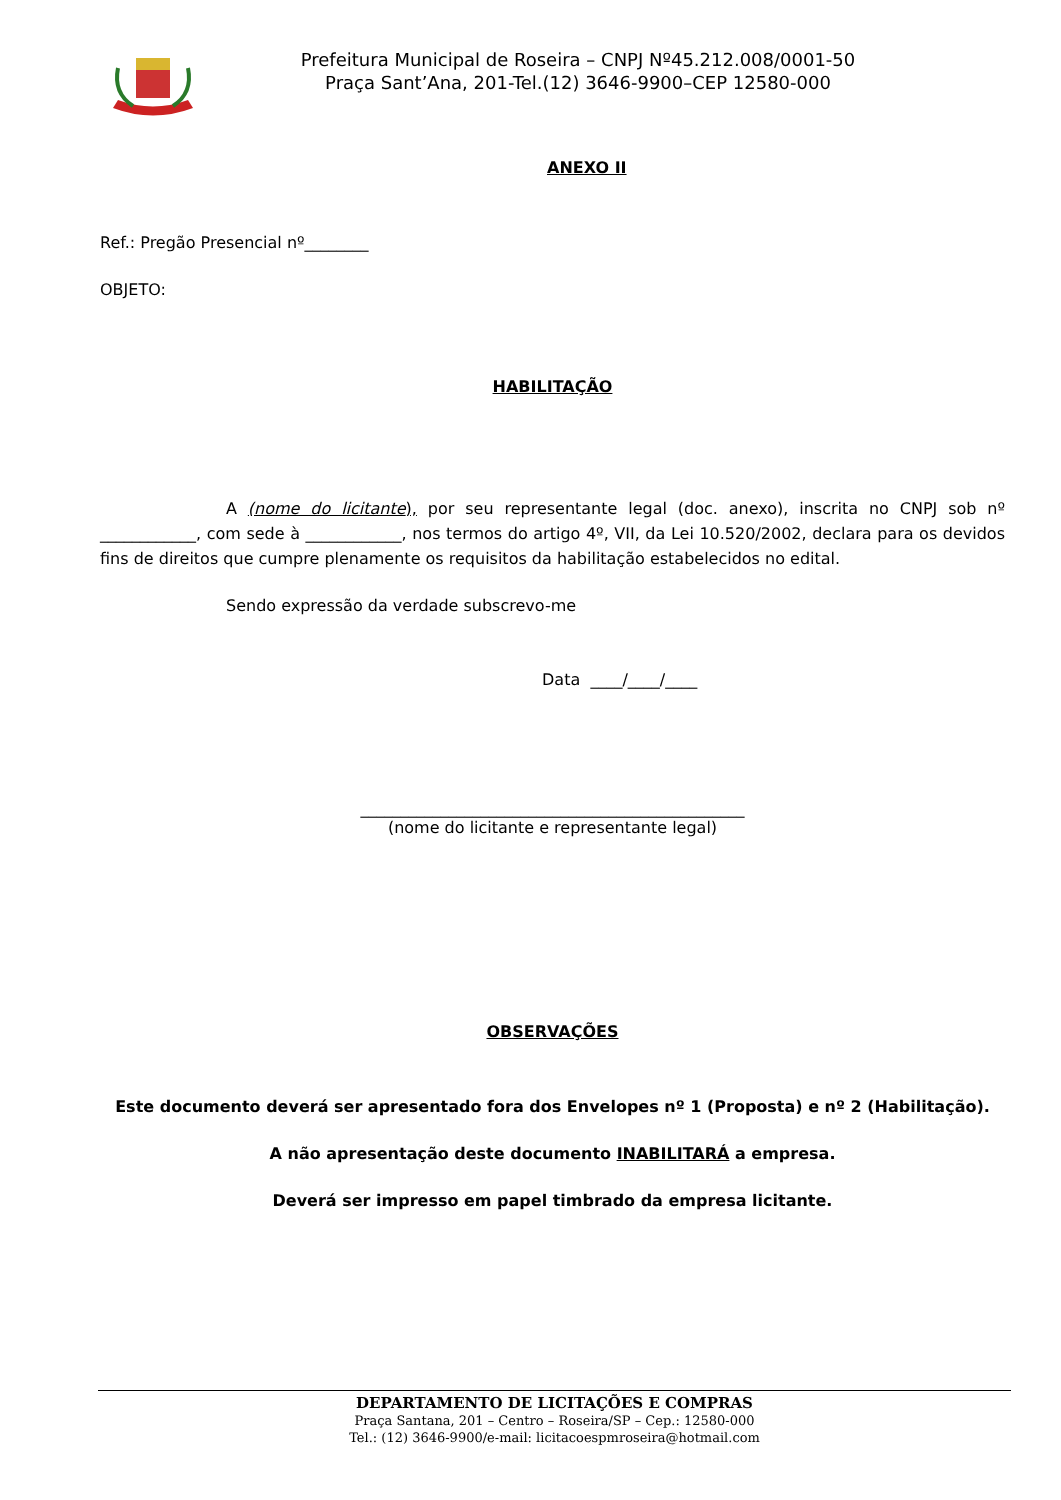Prefeitura Municipal de Roseira – CNPJ Nº45.212.008/0001-50
Praça Sant’Ana, 201-Tel.(12) 3646-9900–CEP 12580-000
ANEXO II
Ref.: Pregão Presencial nº________
OBJETO:
HABILITAÇÃO
A (nome do licitante), por seu representante legal (doc. anexo), inscrita no CNPJ sob nº ____________, com sede à ____________, nos termos do artigo 4º, VII, da Lei 10.520/2002, declara para os devidos fins de direitos que cumpre plenamente os requisitos da habilitação estabelecidos no edital.
Sendo expressão da verdade subscrevo-me
Data ____/____/____
________________________________________________
(nome do licitante e representante legal)
OBSERVAÇÕES
Este documento deverá ser apresentado fora dos Envelopes nº 1 (Proposta) e nº 2 (Habilitação).
A não apresentação deste documento INABILITARÁ a empresa.
Deverá ser impresso em papel timbrado da empresa licitante.
DEPARTAMENTO DE LICITAÇÕES E COMPRAS
Praça Santana, 201 – Centro – Roseira/SP – Cep.: 12580-000
Tel.: (12) 3646-9900/e-mail: licitacoespmroseira@hotmail.com